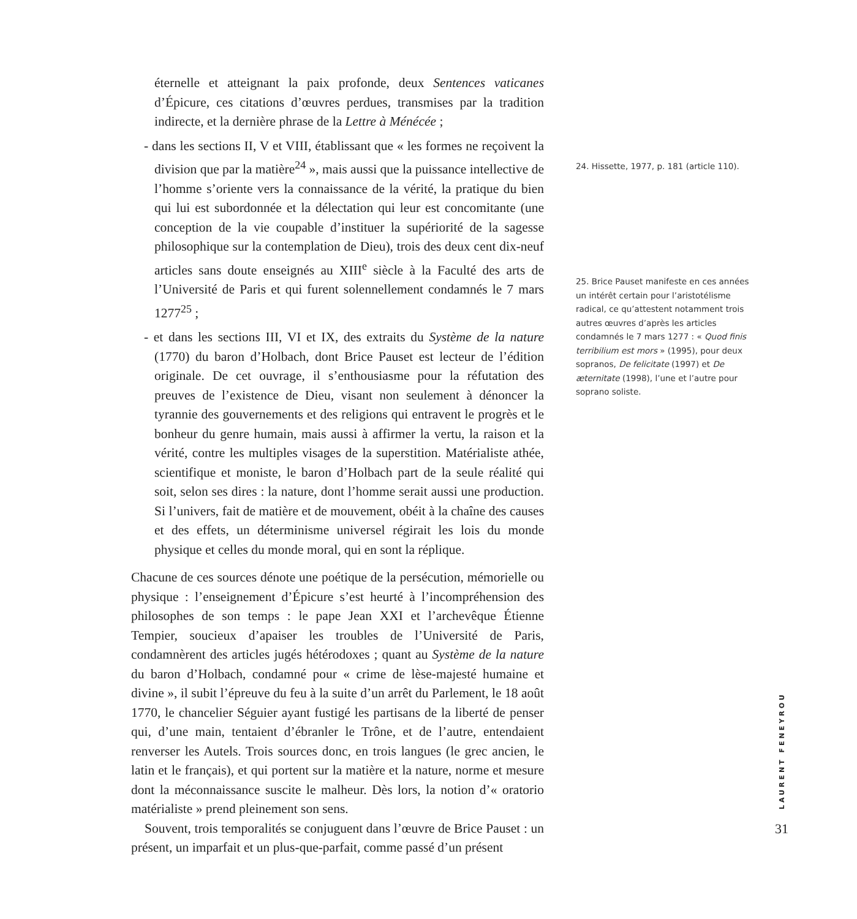éternelle et atteignant la paix profonde, deux Sentences vaticanes d’Épicure, ces citations d’œuvres perdues, transmises par la tradition indirecte, et la dernière phrase de la Lettre à Ménécée ;
- dans les sections II, V et VIII, établissant que « les formes ne reçoivent la division que par la matière<sup>24</sup> », mais aussi que la puissance intellective de l’homme s’oriente vers la connaissance de la vérité, la pratique du bien qui lui est subordonnée et la délectation qui leur est concomitante (une conception de la vie coupable d’instituer la supériorité de la sagesse philosophique sur la contemplation de Dieu), trois des deux cent dix-neuf articles sans doute enseignés au XIII<sup>e</sup> siècle à la Faculté des arts de l’Université de Paris et qui furent solennellement condamnés le 7 mars 1277<sup>25</sup> ;
- et dans les sections III, VI et IX, des extraits du Système de la nature (1770) du baron d’Holbach, dont Brice Pauset est lecteur de l’édition originale. De cet ouvrage, il s’enthousiasme pour la réfutation des preuves de l’existence de Dieu, visant non seulement à dénoncer la tyrannie des gouvernements et des religions qui entravent le progrès et le bonheur du genre humain, mais aussi à affirmer la vertu, la raison et la vérité, contre les multiples visages de la superstition. Matérialiste athée, scientifique et moniste, le baron d’Holbach part de la seule réalité qui soit, selon ses dires : la nature, dont l’homme serait aussi une production. Si l’univers, fait de matière et de mouvement, obéit à la chaîne des causes et des effets, un déterminisme universel régirait les lois du monde physique et celles du monde moral, qui en sont la réplique.
Chacune de ces sources dénote une poétique de la persécution, mémorielle ou physique : l’enseignement d’Épicure s’est heurté à l’incompréhension des philosophes de son temps : le pape Jean XXI et l’archevêque Étienne Tempier, soucieux d’apaiser les troubles de l’Université de Paris, condamnèrent des articles jugés hétérodoxes ; quant au Système de la nature du baron d’Holbach, condamné pour « crime de lèse-majesté humaine et divine », il subit l’épreuve du feu à la suite d’un arrêt du Parlement, le 18 août 1770, le chancelier Séguier ayant fustigé les partisans de la liberté de penser qui, d’une main, tentaient d’ébranler le Trône, et de l’autre, entendaient renverser les Autels. Trois sources donc, en trois langues (le grec ancien, le latin et le français), et qui portent sur la matière et la nature, norme et mesure dont la méconnaissance suscite le malheur. Dès lors, la notion d’« oratorio matérialiste » prend pleinement son sens.
Souvent, trois temporalités se conjuguent dans l’œuvre de Brice Pauset : un présent, un imparfait et un plus-que-parfait, comme passé d’un présent
24. Hissette, 1977, p. 181 (article 110).
25. Brice Pauset manifeste en ces années un intérêt certain pour l’aristotélisme radical, ce qu’attestent notamment trois autres œuvres d’après les articles condamnés le 7 mars 1277 : « Quod finis terribilium est mors » (1995), pour deux sopranos, De felicitate (1997) et De æternitate (1998), l’une et l’autre pour soprano soliste.
LAURENT FENEYROU
31